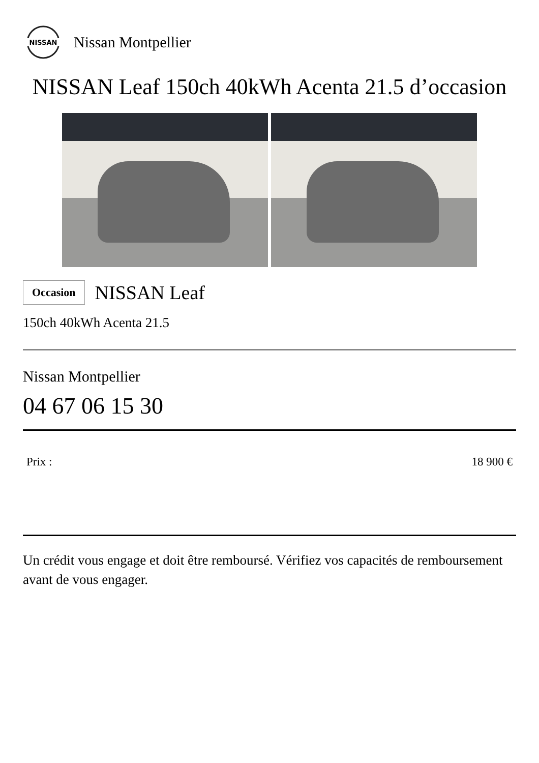NISSAN
Nissan Montpellier
NISSAN Leaf 150ch 40kWh Acenta 21.5 d’occasion
Occasion NISSAN Leaf
150ch 40kWh Acenta 21.5
Nissan Montpellier
04 67 06 15 30
Prix : 18 900 €
Un crédit vous engage et doit être remboursé. Vérifiez vos capacités de remboursement avant de vous engager.